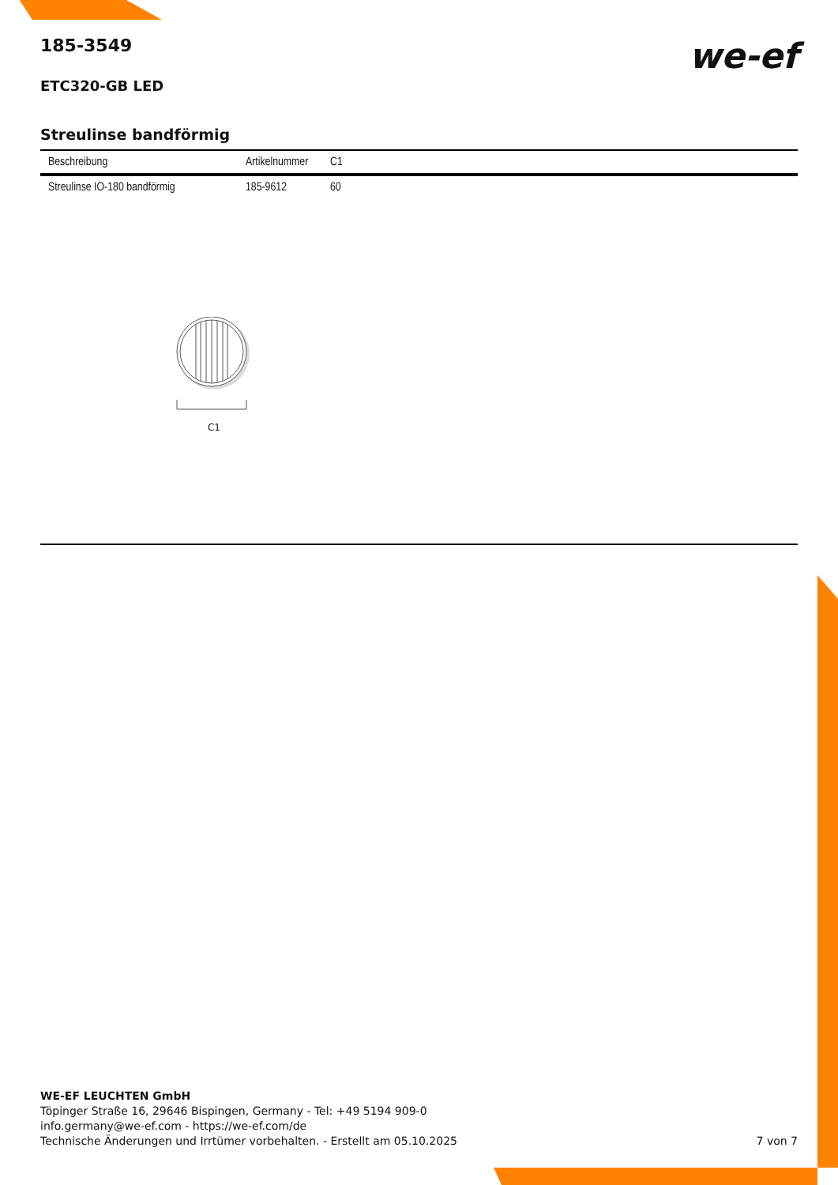185-3549
ETC320-GB LED
we-ef
Streulinse bandförmig
| Beschreibung | Artikelnummer | C1 |
| --- | --- | --- |
| Streulinse IO-180 bandförmig | 185-9612 | 60 |
C1
WE-EF LEUCHTEN GmbH
Töpinger Straße 16, 29646 Bispingen, Germany - Tel: +49 5194 909-0
info.germany@we-ef.com - https://we-ef.com/de
Technische Änderungen und Irrtümer vorbehalten. - Erstellt am 05.10.2025 7 von 7